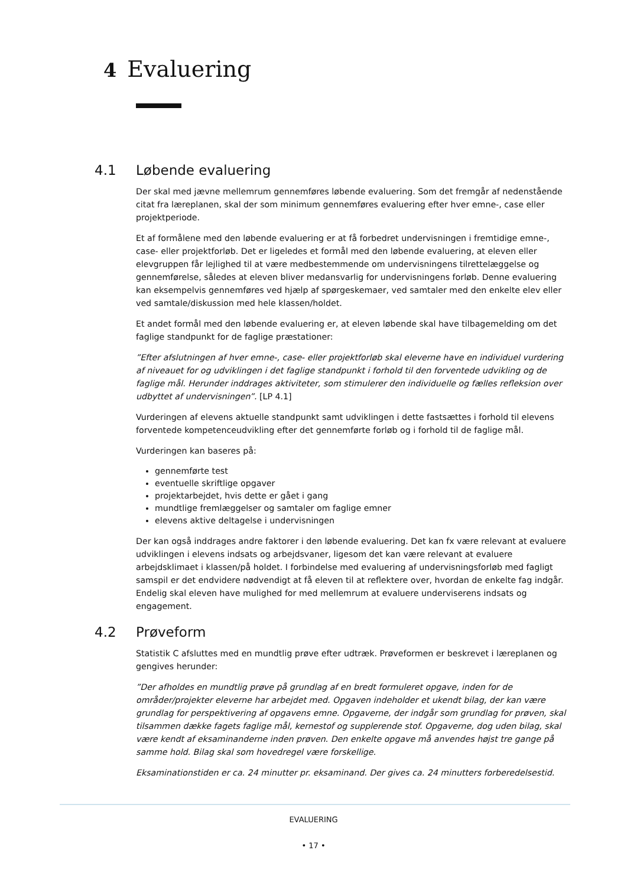4 Evaluering
4.1 Løbende evaluering
Der skal med jævne mellemrum gennemføres løbende evaluering. Som det fremgår af nedenstående citat fra læreplanen, skal der som minimum gennemføres evaluering efter hver emne-, case eller projektperiode.
Et af formålene med den løbende evaluering er at få forbedret undervisningen i fremtidige emne-, case- eller projektforløb. Det er ligeledes et formål med den løbende evaluering, at eleven eller elevgruppen får lejlighed til at være medbestemmende om undervisningens tilrettelæggelse og gennemførelse, således at eleven bliver medansvarlig for undervisningens forløb. Denne evaluering kan eksempelvis gennemføres ved hjælp af spørgeskemaer, ved samtaler med den enkelte elev eller ved samtale/diskussion med hele klassen/holdet.
Et andet formål med den løbende evaluering er, at eleven løbende skal have tilbagemelding om det faglige standpunkt for de faglige præstationer:
”Efter afslutningen af hver emne-, case- eller projektforløb skal eleverne have en individuel vurdering af niveauet for og udviklingen i det faglige standpunkt i forhold til den forventede udvikling og de faglige mål. Herunder inddrages aktiviteter, som stimulerer den individuelle og fælles refleksion over udbyttet af undervisningen”. [LP 4.1]
Vurderingen af elevens aktuelle standpunkt samt udviklingen i dette fastsættes i forhold til elevens forventede kompetenceudvikling efter det gennemførte forløb og i forhold til de faglige mål.
Vurderingen kan baseres på:
gennemførte test
eventuelle skriftlige opgaver
projektarbejdet, hvis dette er gået i gang
mundtlige fremlæggelser og samtaler om faglige emner
elevens aktive deltagelse i undervisningen
Der kan også inddrages andre faktorer i den løbende evaluering. Det kan fx være relevant at evaluere udviklingen i elevens indsats og arbejdsvaner, ligesom det kan være relevant at evaluere arbejdsklimaet i klassen/på holdet. I forbindelse med evaluering af undervisningsforløb med fagligt samspil er det endvidere nødvendigt at få eleven til at reflektere over, hvordan de enkelte fag indgår. Endelig skal eleven have mulighed for med mellemrum at evaluere underviserens indsats og engagement.
4.2 Prøveform
Statistik C afsluttes med en mundtlig prøve efter udtræk. Prøveformen er beskrevet i læreplanen og gengives herunder:
”Der afholdes en mundtlig prøve på grundlag af en bredt formuleret opgave, inden for de områder/projekter eleverne har arbejdet med. Opgaven indeholder et ukendt bilag, der kan være grundlag for perspektivering af opgavens emne. Opgaverne, der indgår som grundlag for prøven, skal tilsammen dække fagets faglige mål, kernestof og supplerende stof. Opgaverne, dog uden bilag, skal være kendt af eksaminanderne inden prøven. Den enkelte opgave må anvendes højst tre gange på samme hold. Bilag skal som hovedregel være forskellige.
Eksaminationstiden er ca. 24 minutter pr. eksaminand. Der gives ca. 24 minutters forberedelsestid.
EVALUERING
• 17 •